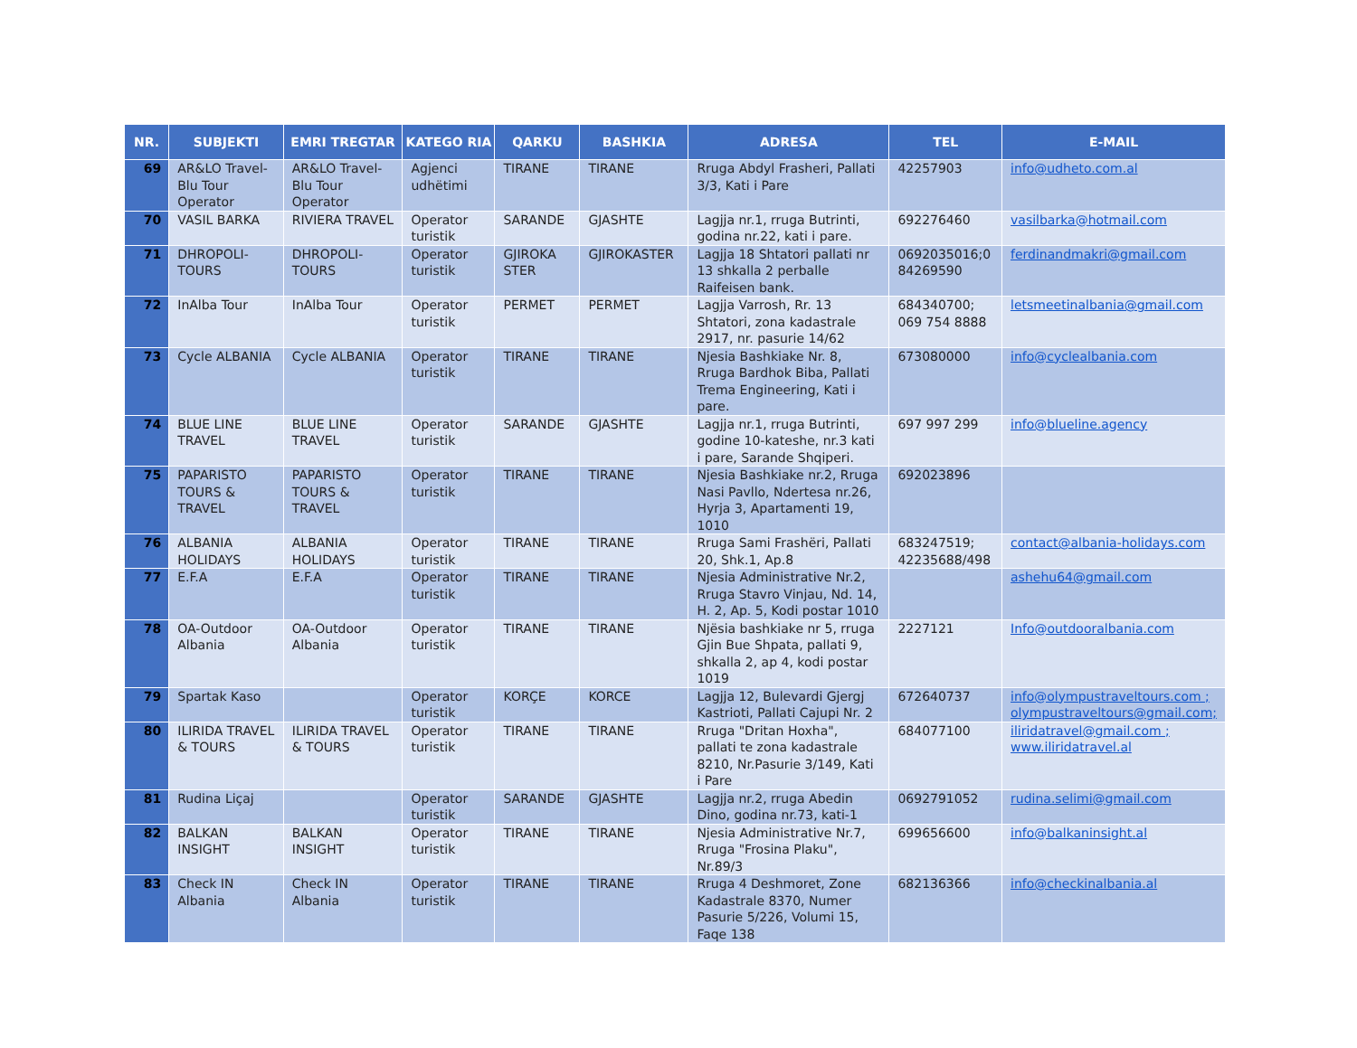| NR. | SUBJEKTI | EMRI TREGTAR | KATEGO RIA | QARKU | BASHKIA | ADRESA | TEL | E-MAIL |
| --- | --- | --- | --- | --- | --- | --- | --- | --- |
| 69 | AR&LO Travel-Blu Tour Operator | AR&LO Travel-Blu Tour Operator | Agjenci udhëtimi | TIRANE | TIRANE | Rruga Abdyl Frasheri, Pallati 3/3, Kati i Pare | 42257903 | info@udheto.com.al |
| 70 | VASIL BARKA | RIVIERA TRAVEL | Operator turistik | SARANDE | GJASHTE | Lagjja nr.1, rruga Butrinti, godina nr.22, kati i pare. | 692276460 | vasilbarka@hotmail.com |
| 71 | DHROPOLI-TOURS | DHROPOLI-TOURS | Operator turistik | GJIROKA STER | GJIROKASTER | Lagjja 18 Shtatori pallati nr 13 shkalla 2 perballe Raifeisen bank. | 0692035016;0 84269590 | ferdinandmakri@gmail.com |
| 72 | InAlba Tour | InAlba Tour | Operator turistik | PERMET | PERMET | Lagjja Varrosh, Rr. 13 Shtatori, zona kadastrale 2917, nr. pasurie 14/62 | 684340700; 069 754 8888 | letsmeetinalbania@gmail.com |
| 73 | Cycle ALBANIA | Cycle ALBANIA | Operator turistik | TIRANE | TIRANE | Njesia Bashkiake Nr. 8, Rruga Bardhok Biba, Pallati Trema Engineering, Kati i pare. | 673080000 | info@cyclealbania.com |
| 74 | BLUE LINE TRAVEL | BLUE LINE TRAVEL | Operator turistik | SARANDE | GJASHTE | Lagjja nr.1, rruga Butrinti, godine 10-kateshe, nr.3 kati i pare, Sarande Shqiperi. | 697 997 299 | info@blueline.agency |
| 75 | PAPARISTO TOURS & TRAVEL | PAPARISTO TOURS & TRAVEL | Operator turistik | TIRANE | TIRANE | Njesia Bashkiake nr.2, Rruga Nasi Pavllo, Ndertesa nr.26, Hyrja 3, Apartamenti 19, 1010 | 692023896 | |
| 76 | ALBANIA HOLIDAYS | ALBANIA HOLIDAYS | Operator turistik | TIRANE | TIRANE | Rruga Sami Frashëri, Pallati 20, Shk.1, Ap.8 | 683247519; 42235688/498 | contact@albania-holidays.com |
| 77 | E.F.A | E.F.A | Operator turistik | TIRANE | TIRANE | Njesia Administrative Nr.2, Rruga Stavro Vinjau, Nd. 14, H. 2, Ap. 5, Kodi postar 1010 | | ashehu64@gmail.com |
| 78 | OA-Outdoor Albania | OA-Outdoor Albania | Operator turistik | TIRANE | TIRANE | Njësia bashkiake nr 5, rruga Gjin Bue Shpata, pallati 9, shkalla 2, ap 4, kodi postar 1019 | 2227121 | Info@outdooralbania.com |
| 79 | Spartak Kaso | | Operator turistik | KORÇE | KORCE | Lagjja 12, Bulevardi Gjergj Kastrioti, Pallati Cajupi Nr. 2 | 672640737 | info@olympustraveltours.com ; olympustraveltours@gmail.com; |
| 80 | ILIRIDA TRAVEL & TOURS | ILIRIDA TRAVEL & TOURS | Operator turistik | TIRANE | TIRANE | Rruga "Dritan Hoxha", pallati te zona kadastrale 8210, Nr.Pasurie 3/149, Kati i Pare | 684077100 | iliridatravel@gmail.com ; www.iliridatravel.al |
| 81 | Rudina Liçaj | | Operator turistik | SARANDE | GJASHTE | Lagjja nr.2, rruga Abedin Dino, godina nr.73, kati-1 | 0692791052 | rudina.selimi@gmail.com |
| 82 | BALKAN INSIGHT | BALKAN INSIGHT | Operator turistik | TIRANE | TIRANE | Njesia Administrative Nr.7, Rruga "Frosina Plaku", Nr.89/3 | 699656600 | info@balkaninsight.al |
| 83 | Check IN Albania | Check IN Albania | Operator turistik | TIRANE | TIRANE | Rruga 4 Deshmoret, Zone Kadastrale 8370, Numer Pasurie 5/226, Volumi 15, Faqe 138 | 682136366 | info@checkinalbania.al |